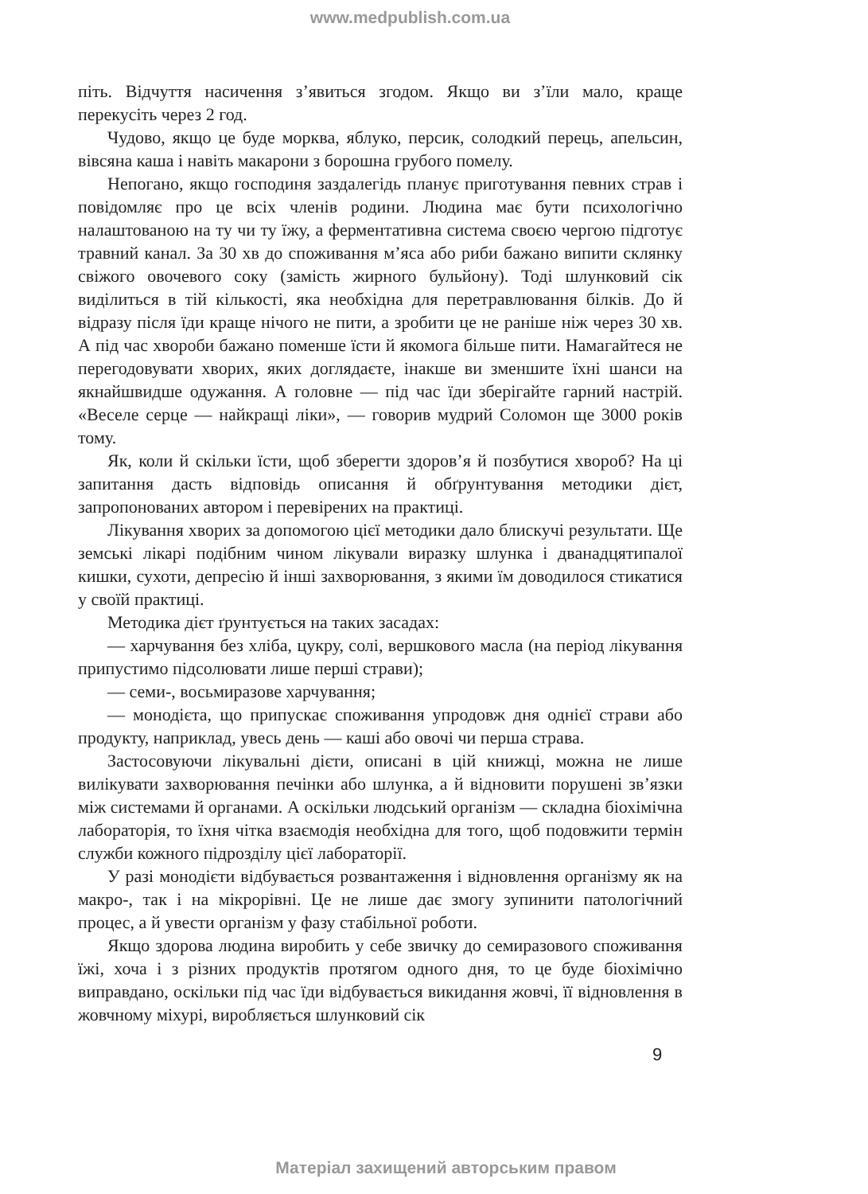www.medpublish.com.ua
піть. Відчуття насичення з’явиться згодом. Якщо ви з’їли мало, краще перекусіть через 2 год.
Чудово, якщо це буде морква, яблуко, персик, солодкий перець, апельсин, вівсяна каша і навіть макарони з борошна грубого помелу.
Непогано, якщо господиня заздалегідь планує приготування певних страв і повідомляє про це всіх членів родини. Людина має бути психологічно налаштованою на ту чи ту їжу, а ферментативна система своєю чергою підготує травний канал. За 30 хв до споживання м’яса або риби бажано випити склянку свіжого овочевого соку (замість жирного бульйону). Тоді шлунковий сік виділиться в тій кількості, яка необхідна для перетравлювання білків. До й відразу після їди краще нічого не пити, а зробити це не раніше ніж через 30 хв. А під час хвороби бажано поменше їсти й якомога більше пити. Намагайтеся не перегодовувати хворих, яких доглядаєте, інакше ви зменшите їхні шанси на якнайшвидше одужання. А головне — під час їди зберігайте гарний настрій. «Веселе серце — найкращі ліки», — говорив мудрий Соломон ще 3000 років тому.
Як, коли й скільки їсти, щоб зберегти здоров’я й позбутися хвороб? На ці запитання дасть відповідь описання й обґрунтування методики дієт, запропонованих автором і перевірених на практиці.
Лікування хворих за допомогою цієї методики дало блискучі результати. Ще земські лікарі подібним чином лікували виразку шлунка і дванадцятипалої кишки, сухоти, депресію й інші захворювання, з якими їм доводилося стикатися у своїй практиці.
Методика дієт ґрунтується на таких засадах:
— харчування без хліба, цукру, солі, вершкового масла (на період лікування припустимо підсолювати лише перші страви);
— семи-, восьмиразове харчування;
— монодієта, що припускає споживання упродовж дня однієї страви або продукту, наприклад, увесь день — каші або овочі чи перша страва.
Застосовуючи лікувальні дієти, описані в цій книжці, можна не лише вилікувати захворювання печінки або шлунка, а й відновити порушені зв’язки між системами й органами. А оскільки людський організм — складна біохімічна лабораторія, то їхня чітка взаємодія необхідна для того, щоб подовжити термін служби кожного підрозділу цієї лабораторії.
У разі монодієти відбувається розвантаження і відновлення організму як на макро-, так і на мікрорівні. Це не лише дає змогу зупинити патологічний процес, а й увести організм у фазу стабільної роботи.
Якщо здорова людина виробить у себе звичку до семиразового споживання їжі, хоча і з різних продуктів протягом одного дня, то це буде біохімічно виправдано, оскільки під час їди відбувається викидання жовчі, її відновлення в жовчному міхурі, виробляється шлунковий сік
9
Матеріал захищений авторським правом